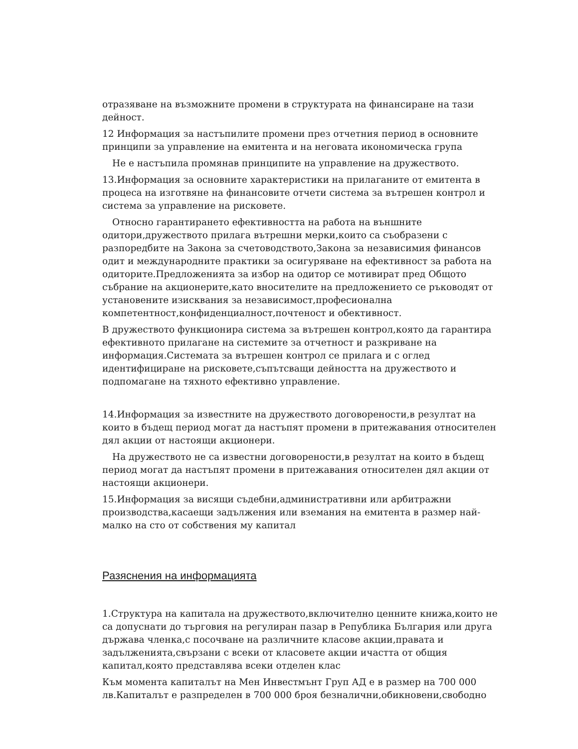отразяване на възможните промени в структурата на финансиране на тази дейност.
12 Информация за настъпилите промени през отчетния период в основните принципи за управление на емитента и на неговата икономическа група
Не е настъпила промянав принципите на управление на дружеството.
13.Информация за основните характеристики на прилаганите от емитента в процеса на изготвяне на финансовите отчети система за вътрешен контрол и система за управление на рисковете.
Относно гарантирането ефективността на работа на външните одитори,дружеството прилага вътрешни мерки,които са съобразени с разпоредбите на Закона за счетоводството,Закона за независимия финансов одит и международните практики за осигуряване на ефективност за работа на одиторите.Предложенията за избор на одитор се мотивират пред Общото събрание на акционерите,като вносителите на предложението се ръководят от установените изисквания за независимост,професионална компетентност,конфиденциалност,почтеност и обективност.
В дружеството функционира система за вътрешен контрол,която да гарантира ефективното прилагане на системите за отчетност и разкриване на информация.Системата за вътрешен контрол се прилага и с оглед идентифициране на рисковете,съпътсващи дейността на дружеството и подпомагане на тяхното ефективно управление.
14.Информация за известните на дружеството договорености,в резултат на които в бъдещ период могат да настъпят промени в притежавания относителен дял акции от настоящи акционери.
На дружеството не са известни договорености,в резултат на които в бъдещ период могат да настъпят промени в притежавания относителен дял акции от настоящи акционери.
15.Информация за висящи съдебни,административни или арбитражни производства,касаещи задължения или вземания на емитента в размер най-малко на сто от собствения му капитал
Разяснения на информацията
1.Структура на капитала на дружеството,включително ценните книжа,които не са допуснати до търговия на регулиран пазар в Република България или друга държава членка,с посочване на различните класове акции,правата и задълженията,свързани с всеки от класовете акции ичастта от общия капитал,която представлява всеки отделен клас
Към момента капиталът на Мен Инвестмънт Груп АД е в размер на 700 000 лв.Капиталът е разпределен в 700 000 броя безналични,обикновени,свободно